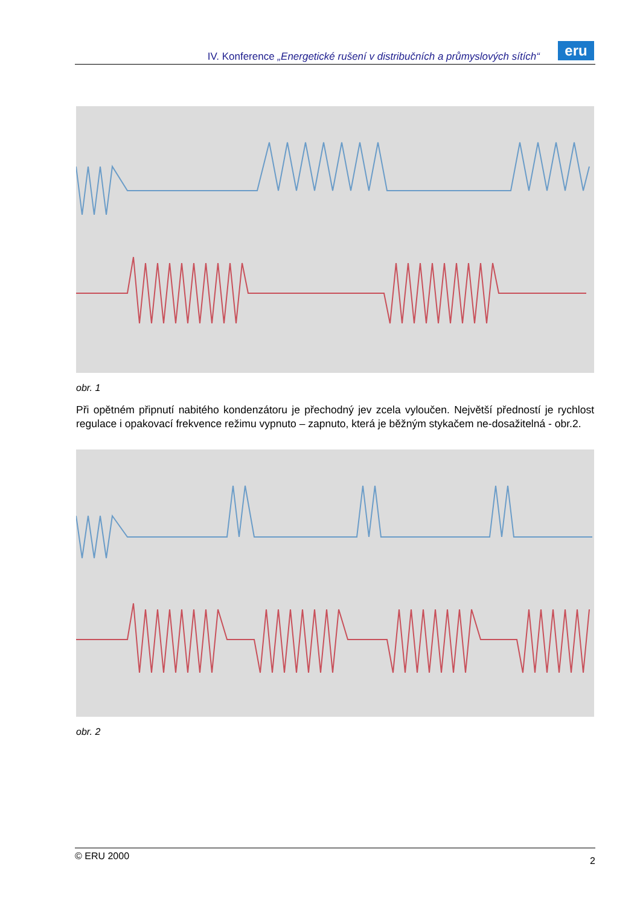IV. Konference „Energetické rušení v distribučních a průmyslových sítích“
eru
obr. 1
Při opětném připnutí nabitého kondenzátoru je přechodný jev zcela vyloučen. Největší předností je rychlost regulace i opakovací frekvence režimu vypnuto – zapnuto, která je běžným stykačem ne-dosažitelná - obr.2.
obr. 2
© ERU 2000 2